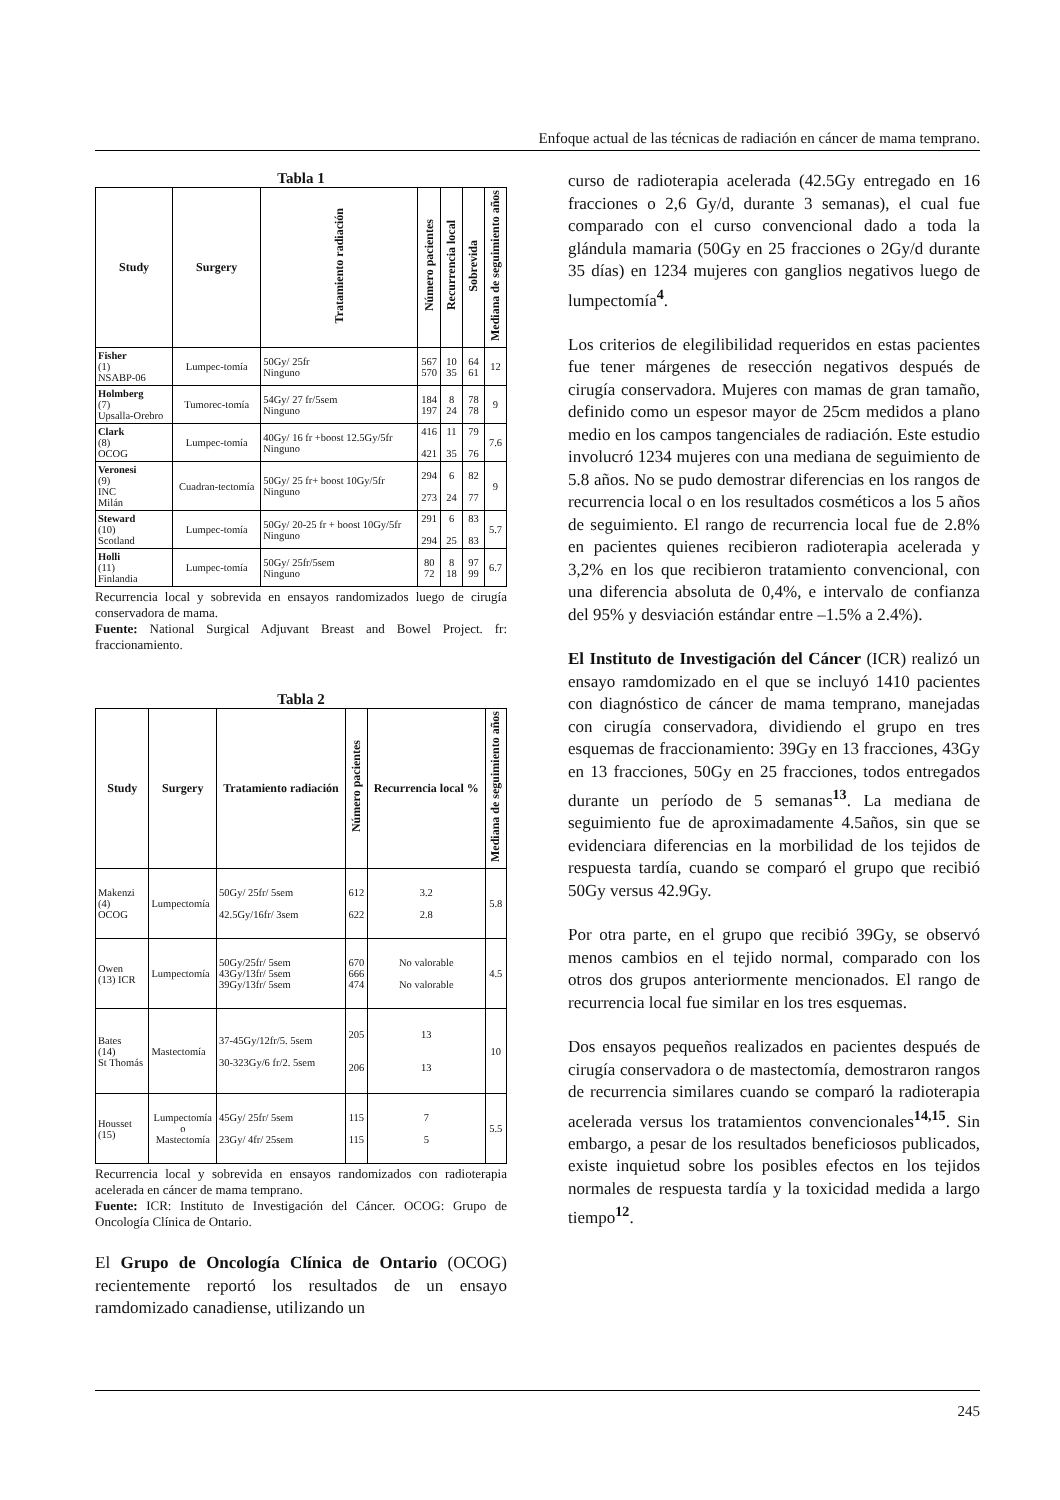Enfoque actual de las técnicas de radiación en cáncer de mama temprano.
Tabla 1
| Study | Surgery | Tratamiento radiación | Número pacientes | Recurrencia local | Sobrevida | Mediana de seguimiento años |
| --- | --- | --- | --- | --- | --- | --- |
| Fisher (1) NSABP-06 | Lumpec-tomía | 50Gy/ 25fr Ninguno | 567 570 | 10 35 | 64 61 | 12 |
| Holmberg (7) Upsalla-Orebro | Tumorec-tomía | 54Gy/ 27 fr/5sem Ninguno | 184 197 | 8 24 | 78 78 | 9 |
| Clark (8) OCOG | Lumpec-tomía | 40Gy/ 16 fr +boost 12.5Gy/5fr Ninguno | 416 421 | 11 35 | 79 76 | 7.6 |
| Veronesi (9) INC Milán | Cuadran-tectomía | 50Gy/ 25 fr+ boost 10Gy/5fr Ninguno | 294 273 | 6 24 | 82 77 | 9 |
| Steward (10) Scotland | Lumpec-tomía | 50Gy/ 20-25 fr + boost 10Gy/5fr Ninguno | 291 294 | 6 25 | 83 83 | 5.7 |
| Holli (11) Finlandia | Lumpec-tomía | 50Gy/ 25fr/5sem Ninguno | 80 72 | 8 18 | 97 99 | 6.7 |
Recurrencia local y sobrevida en ensayos randomizados luego de cirugía conservadora de mama.
Fuente: National Surgical Adjuvant Breast and Bowel Project. fr: fraccionamiento.
Tabla 2
| Study | Surgery | Tratamiento radiación | Número pacientes | Recurrencia local % | Mediana de seguimiento años |
| --- | --- | --- | --- | --- | --- |
| Makenzi (4) OCOG | Lumpectomía | 50Gy/ 25fr/ 5sem 42.5Gy/16fr/ 3sem | 612 622 | 3.2 2.8 | 5.8 |
| Owen (13) ICR | Lumpectomía | 50Gy/25fr/ 5sem 43Gy/13fr/ 5sem 39Gy/13fr/ 5sem | 670 666 474 | No valorable No valorable | 4.5 |
| Bates (14) St Thomás | Mastectomía | 37-45Gy/12fr/5. 5sem 30-323Gy/6 fr/2. 5sem | 205 206 | 13 13 | 10 |
| Housset (15) | Lumpectomía o Mastectomía | 45Gy/ 25fr/ 5sem 23Gy/ 4fr/ 25sem | 115 115 | 7 5 | 5.5 |
Recurrencia local y sobrevida en ensayos randomizados con radioterapia acelerada en cáncer de mama temprano.
Fuente: ICR: Instituto de Investigación del Cáncer. OCOG: Grupo de Oncología Clínica de Ontario.
El Grupo de Oncología Clínica de Ontario (OCOG) recientemente reportó los resultados de un ensayo ramdomizado canadiense, utilizando un
curso de radioterapia acelerada (42.5Gy entregado en 16 fracciones o 2,6 Gy/d, durante 3 semanas), el cual fue comparado con el curso convencional dado a toda la glándula mamaria (50Gy en 25 fracciones o 2Gy/d durante 35 días) en 1234 mujeres con ganglios negativos luego de lumpectomía<sup>4</sup>.
Los criterios de elegilibilidad requeridos en estas pacientes fue tener márgenes de resección negativos después de cirugía conservadora. Mujeres con mamas de gran tamaño, definido como un espesor mayor de 25cm medidos a plano medio en los campos tangenciales de radiación. Este estudio involucró 1234 mujeres con una mediana de seguimiento de 5.8 años. No se pudo demostrar diferencias en los rangos de recurrencia local o en los resultados cosméticos a los 5 años de seguimiento. El rango de recurrencia local fue de 2.8% en pacientes quienes recibieron radioterapia acelerada y 3,2% en los que recibieron tratamiento convencional, con una diferencia absoluta de 0,4%, e intervalo de confianza del 95% y desviación estándar entre –1.5% a 2.4%).
El Instituto de Investigación del Cáncer (ICR) realizó un ensayo ramdomizado en el que se incluyó 1410 pacientes con diagnóstico de cáncer de mama temprano, manejadas con cirugía conservadora, dividiendo el grupo en tres esquemas de fraccionamiento: 39Gy en 13 fracciones, 43Gy en 13 fracciones, 50Gy en 25 fracciones, todos entregados durante un período de 5 semanas<sup>13</sup>. La mediana de seguimiento fue de aproximadamente 4.5años, sin que se evidenciara diferencias en la morbilidad de los tejidos de respuesta tardía, cuando se comparó el grupo que recibió 50Gy versus 42.9Gy.
Por otra parte, en el grupo que recibió 39Gy, se observó menos cambios en el tejido normal, comparado con los otros dos grupos anteriormente mencionados. El rango de recurrencia local fue similar en los tres esquemas.
Dos ensayos pequeños realizados en pacientes después de cirugía conservadora o de mastectomía, demostraron rangos de recurrencia similares cuando se comparó la radioterapia acelerada versus los tratamientos convencionales<sup>14,15</sup>. Sin embargo, a pesar de los resultados beneficiosos publicados, existe inquietud sobre los posibles efectos en los tejidos normales de respuesta tardía y la toxicidad medida a largo tiempo<sup>12</sup>.
245